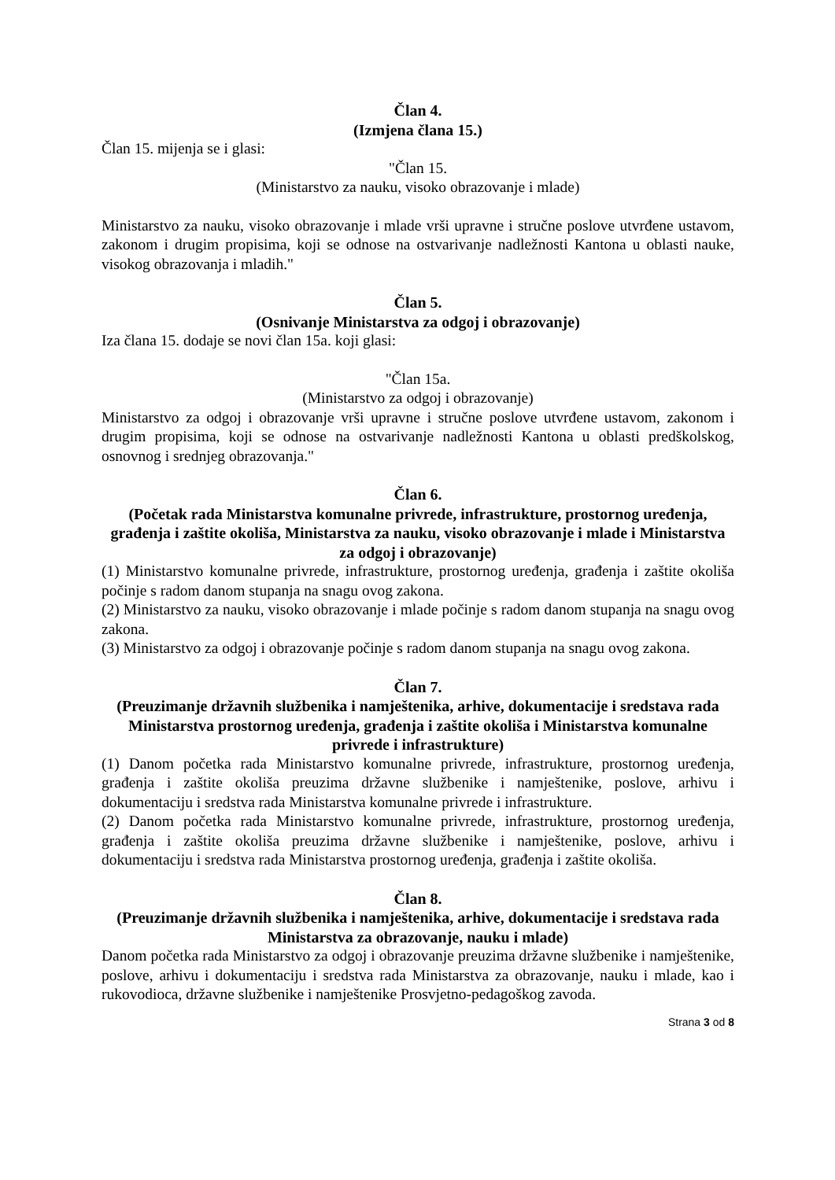Član 4.
(Izmjena člana 15.)
Član 15. mijenja se i glasi:
"Član 15.
(Ministarstvo za nauku, visoko obrazovanje i mlade)
Ministarstvo za nauku, visoko obrazovanje i mlade vrši upravne i stručne poslove utvrđene ustavom, zakonom i drugim propisima, koji se odnose na ostvarivanje nadležnosti Kantona u oblasti nauke, visokog obrazovanja i mladih."
Član 5.
(Osnivanje Ministarstva za odgoj i obrazovanje)
Iza člana 15. dodaje se novi član 15a. koji glasi:
"Član 15a.
(Ministarstvo za odgoj i obrazovanje)
Ministarstvo za odgoj i obrazovanje vrši upravne i stručne poslove utvrđene ustavom, zakonom i drugim propisima, koji se odnose na ostvarivanje nadležnosti Kantona u oblasti predškolskog, osnovnog i srednjeg obrazovanja."
Član 6.
(Početak rada Ministarstva komunalne privrede, infrastrukture, prostornog uređenja, građenja i zaštite okoliša, Ministarstva za nauku, visoko obrazovanje i mlade i Ministarstva za odgoj i obrazovanje)
(1) Ministarstvo komunalne privrede, infrastrukture, prostornog uređenja, građenja i zaštite okoliša počinje s radom danom stupanja na snagu ovog zakona.
(2) Ministarstvo za nauku, visoko obrazovanje i mlade počinje s radom danom stupanja na snagu ovog zakona.
(3) Ministarstvo za odgoj i obrazovanje počinje s radom danom stupanja na snagu ovog zakona.
Član 7.
(Preuzimanje državnih službenika i namještenika, arhive, dokumentacije i sredstava rada Ministarstva prostornog uređenja, građenja i zaštite okoliša i Ministarstva komunalne privrede i infrastrukture)
(1) Danom početka rada Ministarstvo komunalne privrede, infrastrukture, prostornog uređenja, građenja i zaštite okoliša preuzima državne službenike i namještenike, poslove, arhivu i dokumentaciju i sredstva rada Ministarstva komunalne privrede i infrastrukture.
(2) Danom početka rada Ministarstvo komunalne privrede, infrastrukture, prostornog uređenja, građenja i zaštite okoliša preuzima državne službenike i namještenike, poslove, arhivu i dokumentaciju i sredstva rada Ministarstva prostornog uređenja, građenja i zaštite okoliša.
Član 8.
(Preuzimanje državnih službenika i namještenika, arhive, dokumentacije i sredstava rada Ministarstva za obrazovanje, nauku i mlade)
Danom početka rada Ministarstvo za odgoj i obrazovanje preuzima državne službenike i namještenike, poslove, arhivu i dokumentaciju i sredstva rada Ministarstva za obrazovanje, nauku i mlade, kao i rukovodioca, državne službenike i namještenike Prosvjetno-pedagoškog zavoda.
Strana 3 od 8